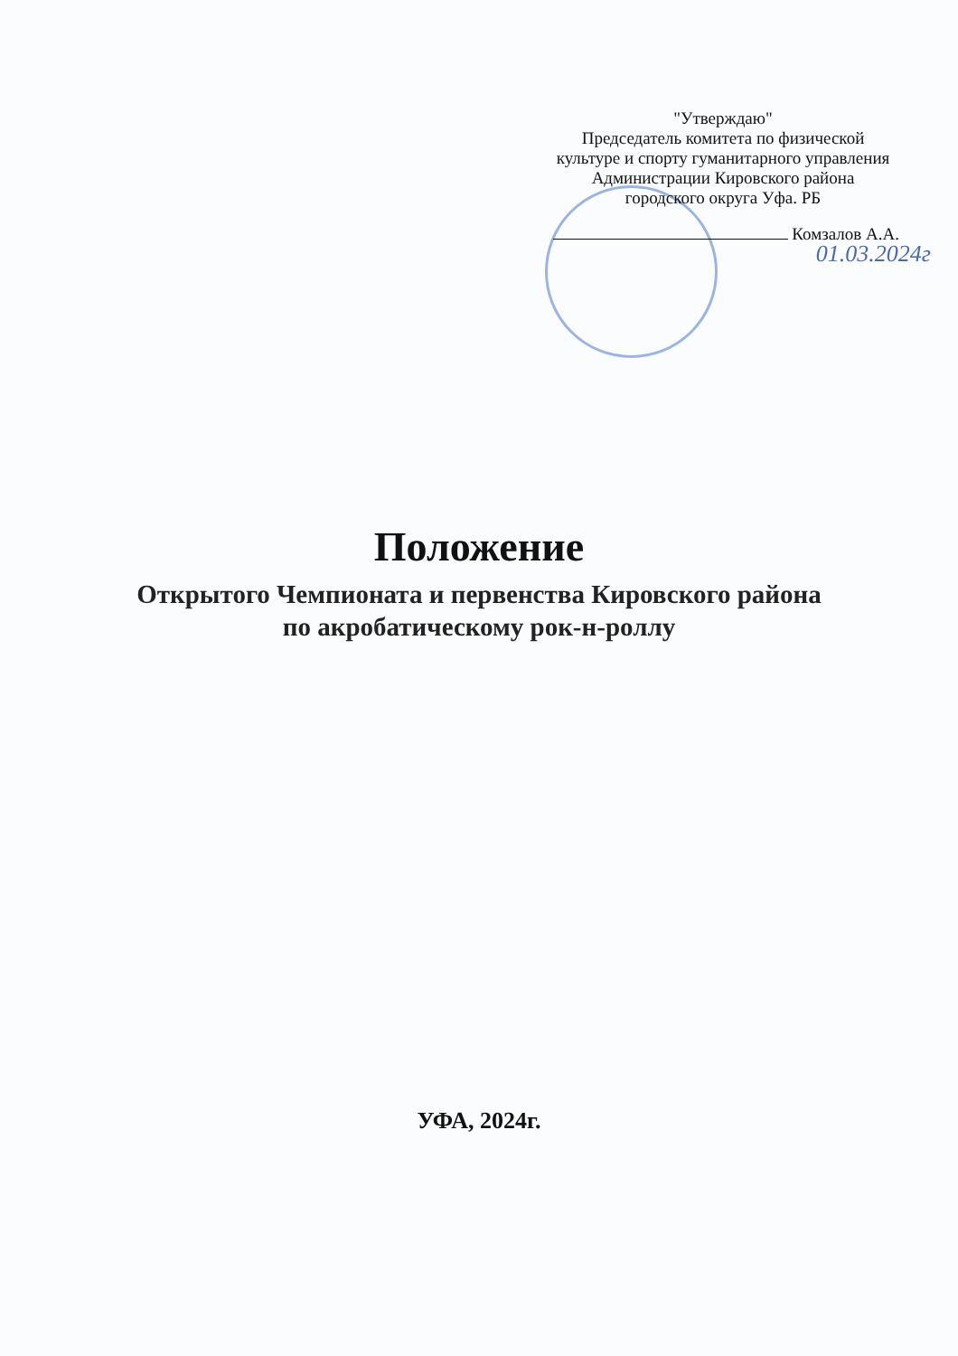"Утверждаю"
Председатель комитета по физической
культуре и спорту гуманитарного управления
Администрации Кировского района
городского округа Уфа. РБ
Комзалов А.А.
01.03.2024г
Положение
Открытого Чемпионата и первенства Кировского района
по акробатическому рок-н-роллу
УФА, 2024г.